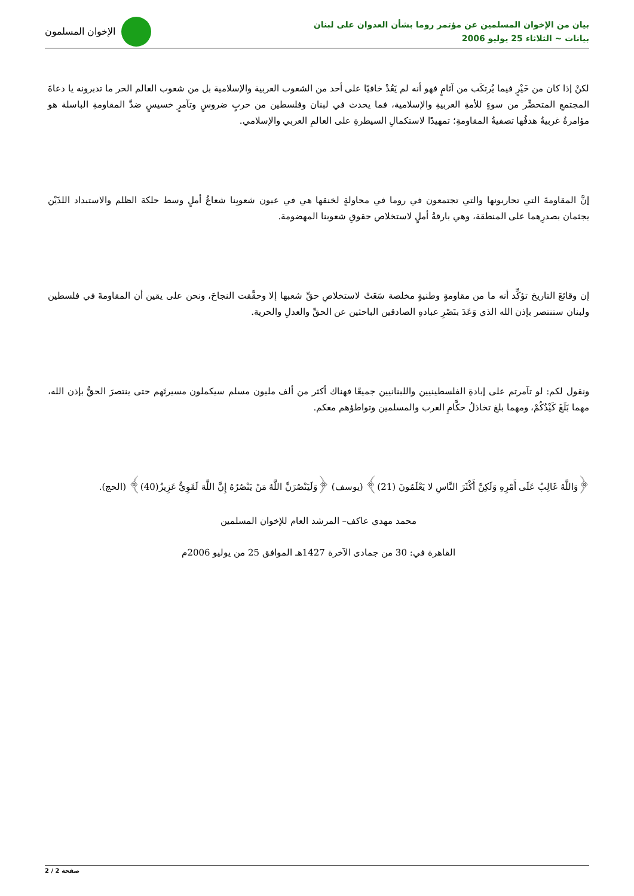بيان من الإخوان المسلمين عن مؤتمر روما بشأن العدوان على لبنان
بيانات ~ الثلاثاء 25 يوليو 2006
الإخوان المسلمون
لكنْ إذا كان من خَيْرٍ فيما يُرتكَب من آثامٍ فهو أنه لم يَعُدْ خافيًا على أحد من الشعوب العربية والإسلامية بل من شعوب العالم الحر ما تدبرونه يا دعاةَ المجتمعِ المتحضِّر من سوءٍ للأمةِ العربيةِ والإسلامية، فما يحدث في لبنان وفلسطين من حربٍ ضروسٍ وتآمرٍ خسيسٍ ضدَّ المقاومةِ الباسلة هو مؤامرةٌ غربيةٌ هدفُها تصفيةُ المقاومةِ؛ تمهيدًا لاستكمالِ السيطرةِ على العالمِ العربي والإسلامي.
إنَّ المقاومةَ التي تحاربونها والتي تجتمعون في روما في محاولةٍ لخنقها هي في عيون شعوبِنا شعاعُ أملٍ وسط حلكة الظلم والاستبداد اللذَيْن يجثمان بصدرِهما على المنطقة، وهي بارقةُ أملٍ لاستخلاص حقوقِ شعوبنا المهضومة.
إن وقائعَ التاريخ تؤكِّد أنه ما من مقاومةٍ وطنيةٍ مخلصة سَعَتْ لاستخلاصِ حقِّ شعبها إلا وحقَّقت النجاحَ، ونحن على يقين أن المقاومةَ في فلسطين ولبنان ستنتصر بإذن الله الذي وَعَدَ بنَصْرِ عبادهِ الصادقين الباحثين عن الحقِّ والعدلِ والحرية.
ونقول لكم: لو تآمرتم على إبادةِ الفلسطينيين واللبنانيين جميعًا فهناك أكثر من ألف مليون مسلم سيكملون مسيرتَهم حتى ينتصرَ الحقُّ بإذن الله، مهما بَلَغَ كَيْدُكُمْ، ومهما بلغ تخاذلُ حكَّامِ العرب والمسلمين وتواطؤهم معكم.
﴿وَاللَّهُ غَالِبٌ عَلَى أَمْرِهِ وَلَكِنَّ أَكْثَرَ النَّاسِ لا يَعْلَمُونَ (21)﴾ (يوسف) ﴿وَلَيَنْصُرَنَّ اللَّهُ مَنْ يَنْصُرُهُ إِنَّ اللَّهَ لَقَوِيٌّ عَزِيزٌ(40)﴾ (الحج).
محمد مهدي عاكف– المرشد العام للإخوان المسلمين
القاهرة في: 30 من جمادى الآخرة 1427هـ الموافق 25 من يوليو 2006م
صفحة 2 / 2